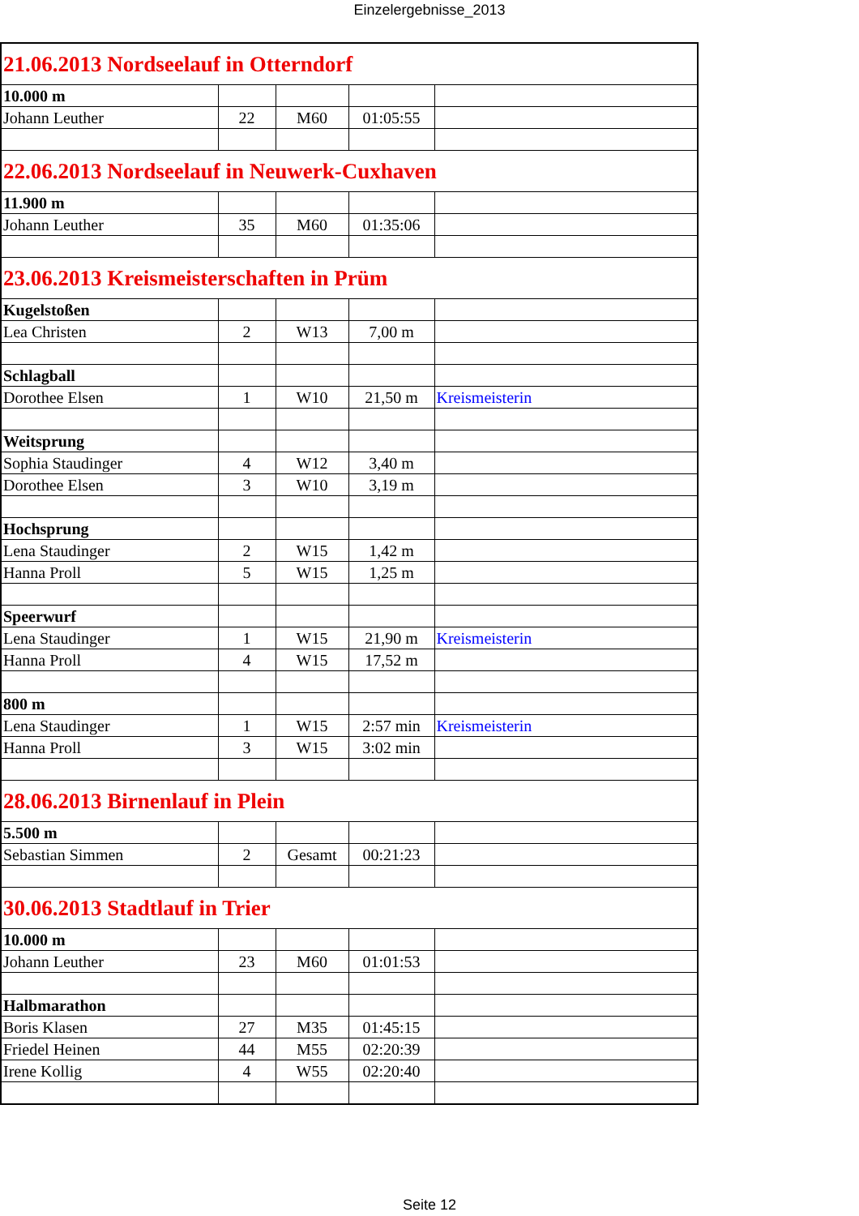Einzelergebnisse_2013
| 21.06.2013 Nordseelauf in Otterndorf | | | | |
| 10.000 m | | | | |
| Johann Leuther | 22 | M60 | 01:05:55 | |
| 22.06.2013 Nordseelauf in Neuwerk-Cuxhaven | | | | |
| 11.900 m | | | | |
| Johann Leuther | 35 | M60 | 01:35:06 | |
| 23.06.2013 Kreismeisterschaften in Prüm | | | | |
| Kugelstoßen | | | | |
| Lea Christen | 2 | W13 | 7,00 m | |
| Schlagball | | | | |
| Dorothee Elsen | 1 | W10 | 21,50 m | Kreismeisterin |
| Weitsprung | | | | |
| Sophia Staudinger | 4 | W12 | 3,40 m | |
| Dorothee Elsen | 3 | W10 | 3,19 m | |
| Hochsprung | | | | |
| Lena Staudinger | 2 | W15 | 1,42 m | |
| Hanna Proll | 5 | W15 | 1,25 m | |
| Speerwurf | | | | |
| Lena Staudinger | 1 | W15 | 21,90 m | Kreismeisterin |
| Hanna Proll | 4 | W15 | 17,52 m | |
| 800 m | | | | |
| Lena Staudinger | 1 | W15 | 2:57 min | Kreismeisterin |
| Hanna Proll | 3 | W15 | 3:02 min | |
| 28.06.2013 Birnenlauf in Plein | | | | |
| 5.500 m | | | | |
| Sebastian Simmen | 2 | Gesamt | 00:21:23 | |
| 30.06.2013 Stadtlauf in Trier | | | | |
| 10.000 m | | | | |
| Johann Leuther | 23 | M60 | 01:01:53 | |
| Halbmarathon | | | | |
| Boris Klasen | 27 | M35 | 01:45:15 | |
| Friedel Heinen | 44 | M55 | 02:20:39 | |
| Irene Kollig | 4 | W55 | 02:20:40 | |
Seite 12